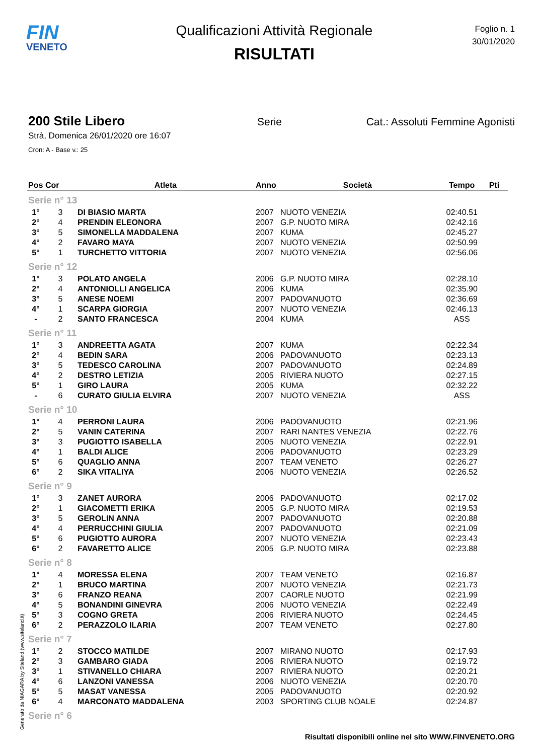FIN
VENETO
Qualificazioni Attività Regionale
RISULTATI
Foglio n. 1
30/01/2020
200 Stile Libero Serie Cat.: Assoluti Femmine Agonisti
Strà, Domenica 26/01/2020 ore 16:07
Cron: A - Base v.: 25
| Pos | Cor | Atleta | Anno | Società | Tempo | Pti |
| --- | --- | --- | --- | --- | --- | --- |
| Serie n° 13 | | | | | | |
| 1° | 3 | DI BIASIO MARTA | 2007 | NUOTO VENEZIA | 02:40.51 | |
| 2° | 4 | PRENDIN ELEONORA | 2007 | G.P. NUOTO MIRA | 02:42.16 | |
| 3° | 5 | SIMONELLA MADDALENA | 2007 | KUMA | 02:45.27 | |
| 4° | 2 | FAVARO MAYA | 2007 | NUOTO VENEZIA | 02:50.99 | |
| 5° | 1 | TURCHETTO VITTORIA | 2007 | NUOTO VENEZIA | 02:56.06 | |
| Serie n° 12 | | | | | | |
| 1° | 3 | POLATO ANGELA | 2006 | G.P. NUOTO MIRA | 02:28.10 | |
| 2° | 4 | ANTONIOLLI ANGELICA | 2006 | KUMA | 02:35.90 | |
| 3° | 5 | ANESE NOEMI | 2007 | PADOVANUOTO | 02:36.69 | |
| 4° | 1 | SCARPA GIORGIA | 2007 | NUOTO VENEZIA | 02:46.13 | |
| - | 2 | SANTO FRANCESCA | 2004 | KUMA | ASS | |
| Serie n° 11 | | | | | | |
| 1° | 3 | ANDREETTA AGATA | 2007 | KUMA | 02:22.34 | |
| 2° | 4 | BEDIN SARA | 2006 | PADOVANUOTO | 02:23.13 | |
| 3° | 5 | TEDESCO CAROLINA | 2007 | PADOVANUOTO | 02:24.89 | |
| 4° | 2 | DESTRO LETIZIA | 2005 | RIVIERA NUOTO | 02:27.15 | |
| 5° | 1 | GIRO LAURA | 2005 | KUMA | 02:32.22 | |
| - | 6 | CURATO GIULIA ELVIRA | 2007 | NUOTO VENEZIA | ASS | |
| Serie n° 10 | | | | | | |
| 1° | 4 | PERRONI LAURA | 2006 | PADOVANUOTO | 02:21.96 | |
| 2° | 5 | VANIN CATERINA | 2007 | RARI NANTES VENEZIA | 02:22.76 | |
| 3° | 3 | PUGIOTTO ISABELLA | 2005 | NUOTO VENEZIA | 02:22.91 | |
| 4° | 1 | BALDI ALICE | 2006 | PADOVANUOTO | 02:23.29 | |
| 5° | 6 | QUAGLIO ANNA | 2007 | TEAM VENETO | 02:26.27 | |
| 6° | 2 | SIKA VITALIYA | 2006 | NUOTO VENEZIA | 02:26.52 | |
| Serie n° 9 | | | | | | |
| 1° | 3 | ZANET AURORA | 2006 | PADOVANUOTO | 02:17.02 | |
| 2° | 1 | GIACOMETTI ERIKA | 2005 | G.P. NUOTO MIRA | 02:19.53 | |
| 3° | 5 | GEROLIN ANNA | 2007 | PADOVANUOTO | 02:20.88 | |
| 4° | 4 | PERRUCCHINI GIULIA | 2007 | PADOVANUOTO | 02:21.09 | |
| 5° | 6 | PUGIOTTO AURORA | 2007 | NUOTO VENEZIA | 02:23.43 | |
| 6° | 2 | FAVARETTO ALICE | 2005 | G.P. NUOTO MIRA | 02:23.88 | |
| Serie n° 8 | | | | | | |
| 1° | 4 | MORESSA ELENA | 2007 | TEAM VENETO | 02:16.87 | |
| 2° | 1 | BRUCO MARTINA | 2007 | NUOTO VENEZIA | 02:21.73 | |
| 3° | 6 | FRANZO REANA | 2007 | CAORLE NUOTO | 02:21.99 | |
| 4° | 5 | BONANDINI GINEVRA | 2006 | NUOTO VENEZIA | 02:22.49 | |
| 5° | 3 | COGNO GRETA | 2006 | RIVIERA NUOTO | 02:24.45 | |
| 6° | 2 | PERAZZOLO ILARIA | 2007 | TEAM VENETO | 02:27.80 | |
| Serie n° 7 | | | | | | |
| 1° | 2 | STOCCO MATILDE | 2007 | MIRANO NUOTO | 02:17.93 | |
| 2° | 3 | GAMBARO GIADA | 2006 | RIVIERA NUOTO | 02:19.72 | |
| 3° | 1 | STIVANELLO CHIARA | 2007 | RIVIERA NUOTO | 02:20.21 | |
| 4° | 6 | LANZONI VANESSA | 2006 | NUOTO VENEZIA | 02:20.70 | |
| 5° | 5 | MASAT VANESSA | 2005 | PADOVANUOTO | 02:20.92 | |
| 6° | 4 | MARCONATO MADDALENA | 2003 | SPORTING CLUB NOALE | 02:24.87 | |
| Serie n° 6 | | | | | | |
Generato da NIAGARA by Siteland (www.siteland.it)
Risultati disponibili online nel sito WWW.FINVENETO.ORG